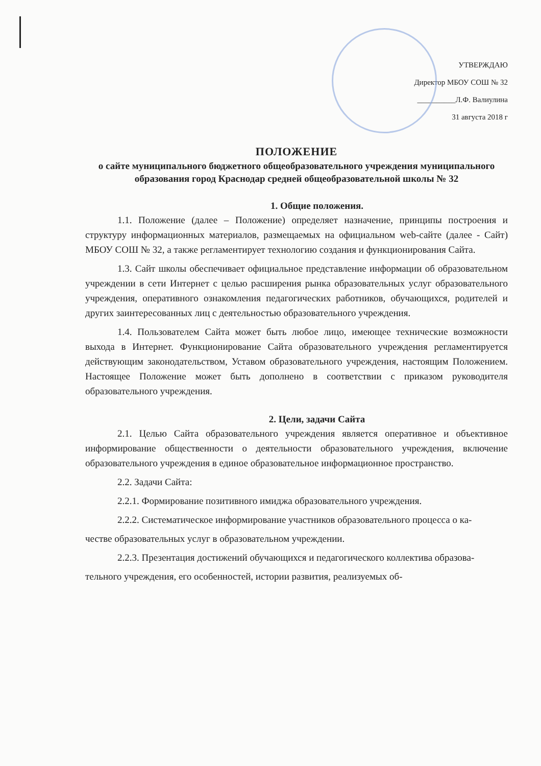УТВЕРЖДАЮ
Директор МБОУ СОШ № 32
__________Л.Ф. Валиулина
31 августа 2018 г
ПОЛОЖЕНИЕ
о сайте муниципального бюджетного общеобразовательного учреждения муниципального образования город Краснодар средней общеобразовательной школы № 32
1. Общие положения.
1.1. Положение (далее – Положение) определяет назначение, принципы построения и структуру информационных материалов, размещаемых на официальном web-сайте (далее - Сайт) МБОУ СОШ № 32, а также регламентирует технологию создания и функционирования Сайта.
1.3. Сайт школы обеспечивает официальное представление информации об образовательном учреждении в сети Интернет с целью расширения рынка образовательных услуг образовательного учреждения, оперативного ознакомления педагогических работников, обучающихся, родителей и других заинтересованных лиц с деятельностью образовательного учреждения.
1.4. Пользователем Сайта может быть любое лицо, имеющее технические возможности выхода в Интернет. Функционирование Сайта образовательного учреждения регламентируется действующим законодательством, Уставом образовательного учреждения, настоящим Положением. Настоящее Положение может быть дополнено в соответствии с приказом руководителя образовательного учреждения.
2. Цели, задачи Сайта
2.1. Целью Сайта образовательного учреждения является оперативное и объективное информирование общественности о деятельности образовательного учреждения, включение образовательного учреждения в единое образовательное информационное пространство.
2.2. Задачи Сайта:
2.2.1. Формирование позитивного имиджа образовательного учреждения.
2.2.2. Систематическое информирование участников образовательного процесса о ка-
честве образовательных услуг в образовательном учреждении.
2.2.3. Презентация достижений обучающихся и педагогического коллектива образова-
тельного учреждения, его особенностей, истории развития, реализуемых об-